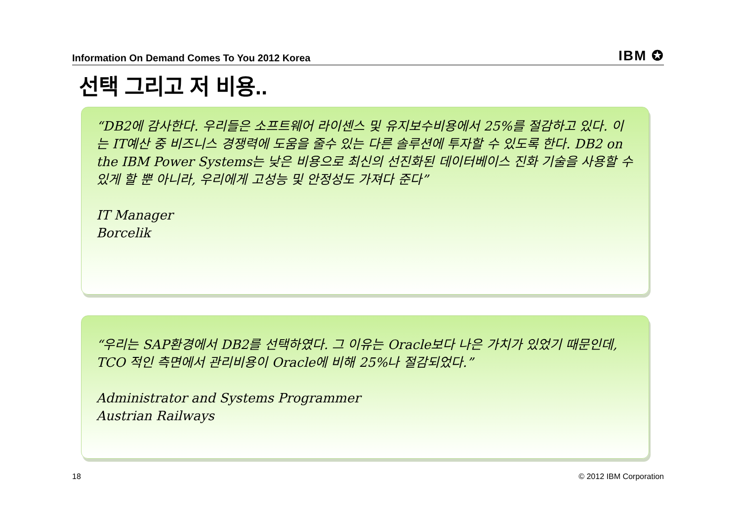Information On Demand Comes To You 2012 Korea IBM ✪
선택 그리고 저 비용..
“DB2에 감사한다. 우리들은 소프트웨어 라이센스 및 유지보수비용에서 25%를 절감하고 있다. 이는 IT예산 중 비즈니스 경쟁력에 도움을 줄수 있는 다른 솔루션에 투자할 수 있도록 한다. DB2 on the IBM Power Systems는 낮은 비용으로 최신의 선진화된 데이터베이스 진화 기술을 사용할 수 있게 할 뿐 아니라, 우리에게 고성능 및 안정성도 가져다 준다”
IT Manager
Borcelik
“우리는 SAP환경에서 DB2를 선택하였다. 그 이유는 Oracle보다 나은 가치가 있었기 때문인데, TCO 적인 측면에서 관리비용이 Oracle에 비해 25%나 절감되었다.”
Administrator and Systems Programmer
Austrian Railways
18 © 2012 IBM Corporation